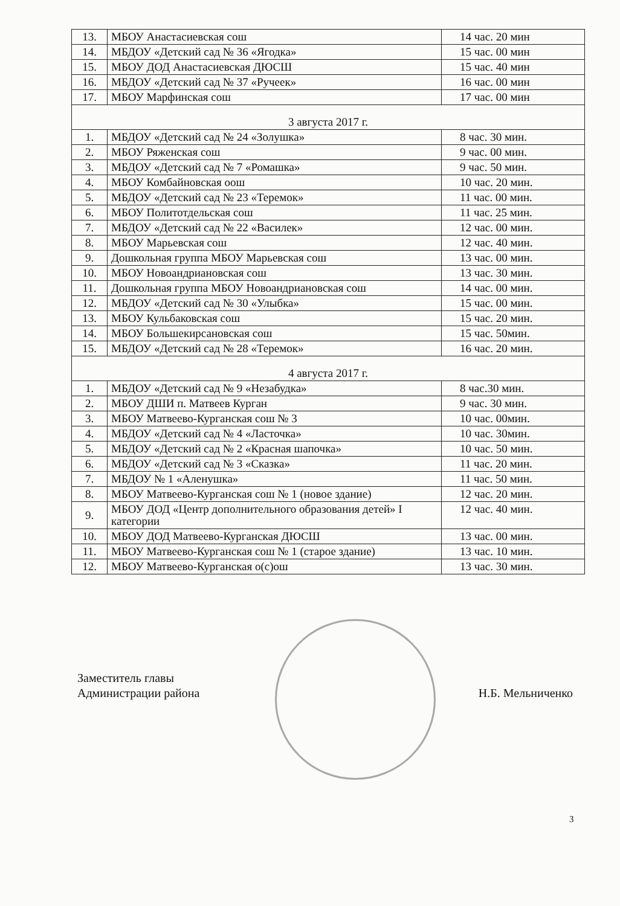| 13. | МБОУ Анастасиевская сош | 14 час. 20 мин |
| 14. | МБДОУ «Детский сад № 36 «Ягодка» | 15 час. 00 мин |
| 15. | МБОУ ДОД Анастасиевская ДЮСШ | 15 час. 40 мин |
| 16. | МБДОУ «Детский сад № 37 «Ручеек» | 16 час. 00 мин |
| 17. | МБОУ Марфинская сош | 17 час. 00 мин |
| 3 августа 2017 г. | | |
| 1. | МБДОУ «Детский сад № 24 «Золушка» | 8 час. 30 мин. |
| 2. | МБОУ Ряженская сош | 9 час. 00 мин. |
| 3. | МБДОУ «Детский сад № 7 «Ромашка» | 9 час. 50 мин. |
| 4. | МБОУ Комбайновская оош | 10 час. 20 мин. |
| 5. | МБДОУ «Детский сад № 23 «Теремок» | 11 час. 00 мин. |
| 6. | МБОУ Политотдельская сош | 11 час. 25 мин. |
| 7. | МБДОУ «Детский сад № 22 «Василек» | 12 час. 00 мин. |
| 8. | МБОУ Марьевская сош | 12 час. 40 мин. |
| 9. | Дошкольная группа МБОУ Марьевская сош | 13 час. 00 мин. |
| 10. | МБОУ Новоандриановская сош | 13 час. 30 мин. |
| 11. | Дошкольная группа МБОУ Новоандриановская сош | 14 час. 00 мин. |
| 12. | МБДОУ «Детский сад № 30 «Улыбка» | 15 час. 00 мин. |
| 13. | МБОУ Кульбаковская сош | 15 час. 20 мин. |
| 14. | МБОУ Большекирсановская сош | 15 час. 50мин. |
| 15. | МБДОУ «Детский сад № 28 «Теремок» | 16 час. 20 мин. |
| 4 августа 2017 г. | | |
| 1. | МБДОУ «Детский сад № 9 «Незабудка» | 8 час.30 мин. |
| 2. | МБОУ ДШИ п. Матвеев Курган | 9 час. 30 мин. |
| 3. | МБОУ Матвеево-Курганская сош № 3 | 10 час. 00мин. |
| 4. | МБДОУ «Детский сад № 4 «Ласточка» | 10 час. 30мин. |
| 5. | МБДОУ «Детский сад № 2 «Красная шапочка» | 10 час. 50 мин. |
| 6. | МБДОУ «Детский сад № 3 «Сказка» | 11 час. 20 мин. |
| 7. | МБДОУ № 1 «Аленушка» | 11 час. 50 мин. |
| 8. | МБОУ Матвеево-Курганская сош № 1 (новое здание) | 12 час. 20 мин. |
| 9. | МБОУ ДОД «Центр дополнительного образования детей» I категории | 12 час. 40 мин. |
| 10. | МБОУ ДОД Матвеево-Курганская ДЮСШ | 13 час. 00 мин. |
| 11. | МБОУ Матвеево-Курганская сош № 1 (старое здание) | 13 час. 10 мин. |
| 12. | МБОУ Матвеево-Курганская о(с)ош | 13 час. 30 мин. |
Заместитель главы
Администрации района
Н.Б. Мельниченко
3